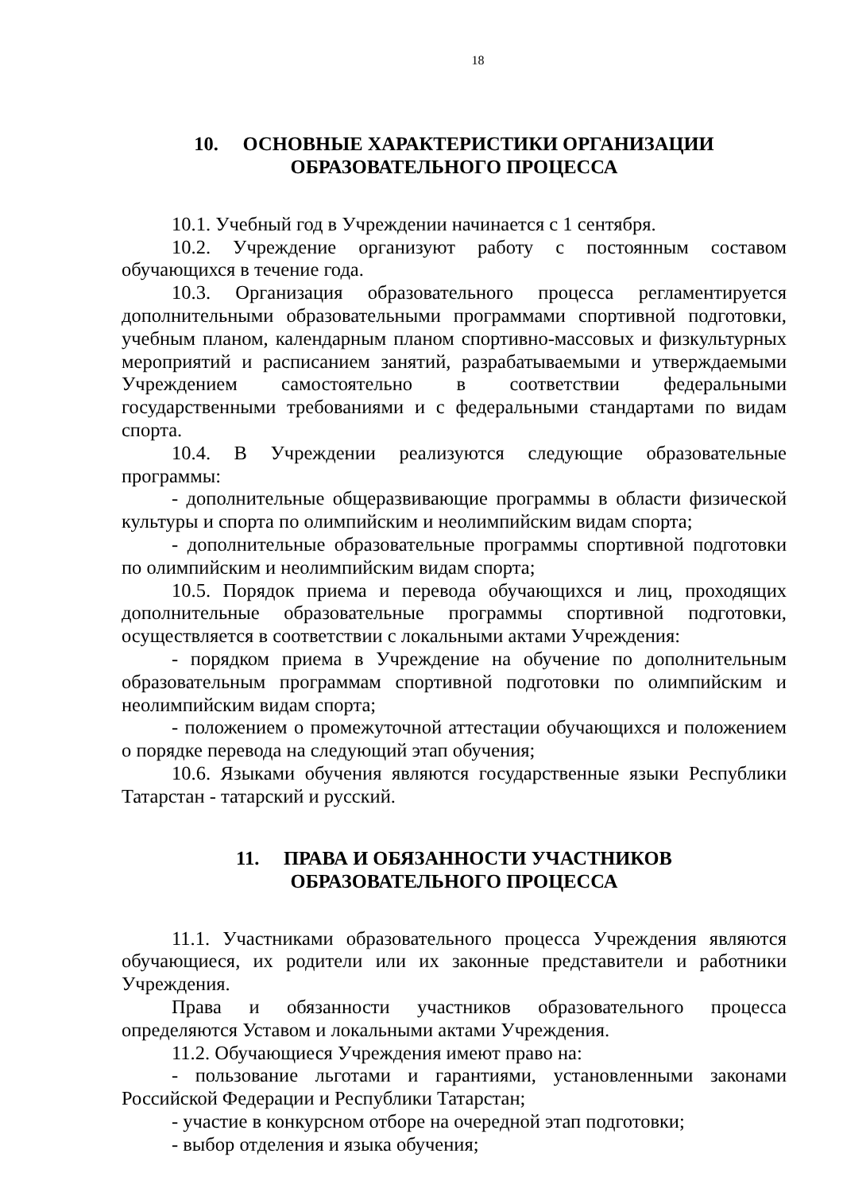18
10. ОСНОВНЫЕ ХАРАКТЕРИСТИКИ ОРГАНИЗАЦИИ
ОБРАЗОВАТЕЛЬНОГО ПРОЦЕССА
10.1. Учебный год в Учреждении начинается с 1 сентября.
10.2. Учреждение организуют работу с постоянным составом обучающихся в течение года.
10.3. Организация образовательного процесса регламентируется дополнительными образовательными программами спортивной подготовки, учебным планом, календарным планом спортивно-массовых и физкультурных мероприятий и расписанием занятий, разрабатываемыми и утверждаемыми Учреждением самостоятельно в соответствии федеральными государственными требованиями и с федеральными стандартами по видам спорта.
10.4. В Учреждении реализуются следующие образовательные программы:
- дополнительные общеразвивающие программы в области физической культуры и спорта по олимпийским и неолимпийским видам спорта;
- дополнительные образовательные программы спортивной подготовки по олимпийским и неолимпийским видам спорта;
10.5. Порядок приема и перевода обучающихся и лиц, проходящих дополнительные образовательные программы спортивной подготовки, осуществляется в соответствии с локальными актами Учреждения:
- порядком приема в Учреждение на обучение по дополнительным образовательным программам спортивной подготовки по олимпийским и неолимпийским видам спорта;
- положением о промежуточной аттестации обучающихся и положением о порядке перевода на следующий этап обучения;
10.6. Языками обучения являются государственные языки Республики Татарстан - татарский и русский.
11. ПРАВА И ОБЯЗАННОСТИ УЧАСТНИКОВ
ОБРАЗОВАТЕЛЬНОГО ПРОЦЕССА
11.1. Участниками образовательного процесса Учреждения являются обучающиеся, их родители или их законные представители и работники Учреждения.
Права и обязанности участников образовательного процесса определяются Уставом и локальными актами Учреждения.
11.2. Обучающиеся Учреждения имеют право на:
- пользование льготами и гарантиями, установленными законами Российской Федерации и Республики Татарстан;
- участие в конкурсном отборе на очередной этап подготовки;
- выбор отделения и языка обучения;